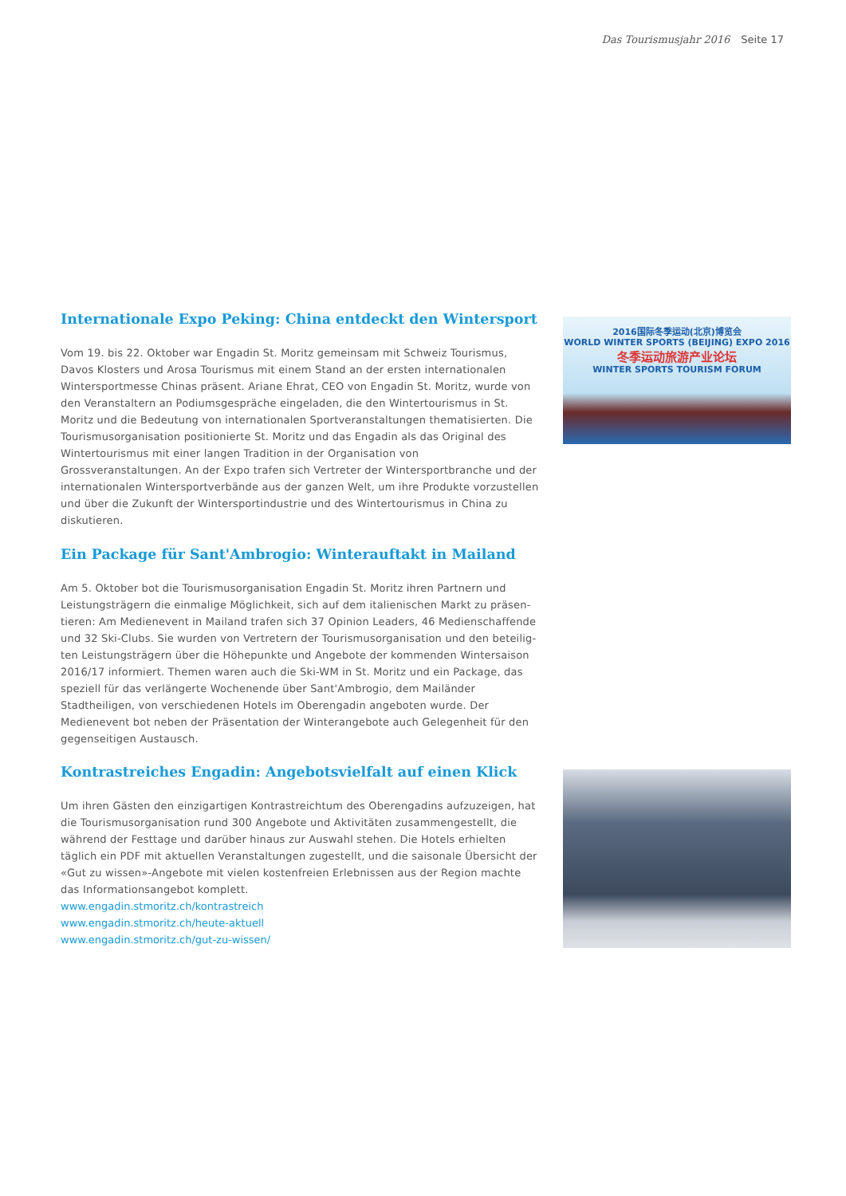Das Tourismusjahr 2016 Seite 17
Internationale Expo Peking: China entdeckt den Wintersport
Vom 19. bis 22. Oktober war Engadin St. Moritz gemeinsam mit Schweiz Tourismus, Davos Klosters und Arosa Tourismus mit einem Stand an der ersten internationalen Wintersport­messe Chinas präsent. Ariane Ehrat, CEO von Engadin St. Moritz, wurde von den Veran­staltern an Podiumsgespräche eingeladen, die den Wintertourismus in St. Moritz und die Bedeutung von internationalen Sportveranstaltungen thematisierten. Die Tourismusorga­nisation positionierte St. Moritz und das Engadin als das Original des Wintertourismus mit einer langen Tradition in der Organisation von Grossveranstaltungen. An der Expo trafen sich Vertreter der Wintersportbranche und der internationalen Wintersportverbände aus der ganzen Welt, um ihre Produkte vorzustellen und über die Zukunft der Wintersportin­dustrie und des Wintertourismus in China zu diskutieren.
2016国际冬季运动(北京)博览会
WORLD WINTER SPORTS (BEIJING) EXPO 2016
冬季运动旅游产业论坛
WINTER SPORTS TOURISM FORUM
Ein Package für Sant'Ambrogio: Winterauftakt in Mailand
Am 5. Oktober bot die Tourismusorganisation Engadin St. Moritz ihren Partnern und Leistungsträgern die einmalige Möglichkeit, sich auf dem italienischen Markt zu präsen­tieren: Am Medienevent in Mailand trafen sich 37 Opinion Leaders, 46 Medienschaffende und 32 Ski-Clubs. Sie wurden von Vertretern der Tourismusorganisation und den beteilig­ten Leistungsträgern über die Höhepunkte und Angebote der kommenden Wintersaison 2016/17 informiert. Themen waren auch die Ski-WM in St. Moritz und ein Package, das spe­ziell für das verlängerte Wochenende über Sant'Ambrogio, dem Mailänder Stadtheiligen, von verschiedenen Hotels im Oberengadin angeboten wurde. Der Medienevent bot neben der Präsentation der Winterangebote auch Gelegenheit für den gegenseitigen Austausch.
Kontrastreiches Engadin: Angebotsvielfalt auf einen Klick
Um ihren Gästen den einzigartigen Kontrastreichtum des Oberengadins aufzuzeigen, hat die Tourismusorganisation rund 300 Angebote und Aktivitäten zusammengestellt, die während der Festtage und darüber hinaus zur Auswahl stehen. Die Hotels erhielten täglich ein PDF mit aktuellen Veranstaltungen zugestellt, und die saisonale Übersicht der «Gut zu wissen»-Angebote mit vielen kostenfreien Erlebnissen aus der Region machte das Informationsangebot komplett.
www.engadin.stmoritz.ch/kontrastreich
www.engadin.stmoritz.ch/heute-aktuell
www.engadin.stmoritz.ch/gut-zu-wissen/